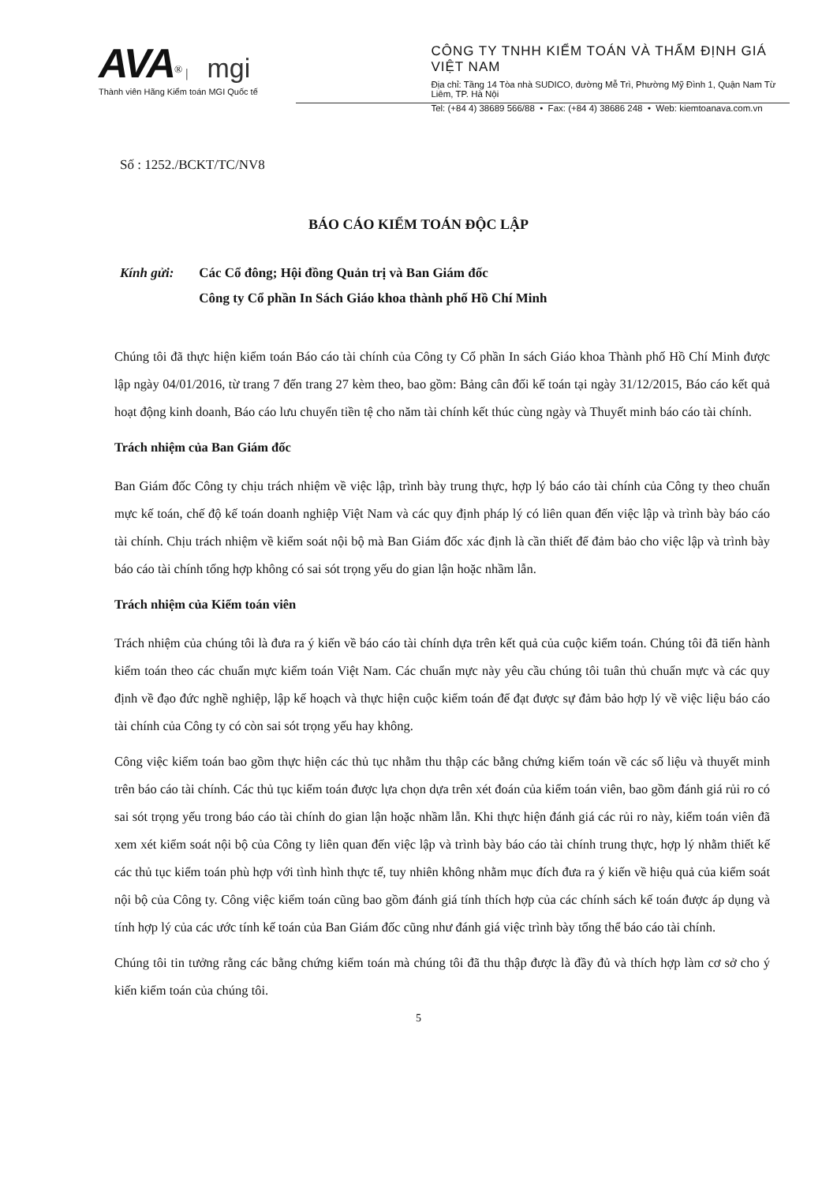AVA<sup>®</sup> | mgi
Thành viên Hãng Kiểm toán MGI Quốc tế
CÔNG TY TNHH KIỂM TOÁN VÀ THẨM ĐỊNH GIÁ VIỆT NAM
Địa chỉ: Tầng 14 Tòa nhà SUDICO, đường Mễ Trì, Phường Mỹ Đình 1, Quận Nam Từ Liêm, TP. Hà Nội
Tel: (+84 4) 38689 566/88 • Fax: (+84 4) 38686 248 • Web: kiemtoanava.com.vn
Số : 1252./BCKT/TC/NV8
BÁO CÁO KIỂM TOÁN ĐỘC LẬP
Kính gửi: Các Cổ đông; Hội đồng Quản trị và Ban Giám đốc
Công ty Cổ phần In Sách Giáo khoa thành phố Hồ Chí Minh
Chúng tôi đã thực hiện kiểm toán Báo cáo tài chính của Công ty Cổ phần In sách Giáo khoa Thành phố Hồ Chí Minh được lập ngày 04/01/2016, từ trang 7 đến trang 27 kèm theo, bao gồm: Bảng cân đối kế toán tại ngày 31/12/2015, Báo cáo kết quả hoạt động kinh doanh, Báo cáo lưu chuyển tiền tệ cho năm tài chính kết thúc cùng ngày và Thuyết minh báo cáo tài chính.
Trách nhiệm của Ban Giám đốc
Ban Giám đốc Công ty chịu trách nhiệm về việc lập, trình bày trung thực, hợp lý báo cáo tài chính của Công ty theo chuẩn mực kế toán, chế độ kế toán doanh nghiệp Việt Nam và các quy định pháp lý có liên quan đến việc lập và trình bày báo cáo tài chính. Chịu trách nhiệm về kiểm soát nội bộ mà Ban Giám đốc xác định là cần thiết để đảm bảo cho việc lập và trình bày báo cáo tài chính tổng hợp không có sai sót trọng yếu do gian lận hoặc nhầm lẫn.
Trách nhiệm của Kiểm toán viên
Trách nhiệm của chúng tôi là đưa ra ý kiến về báo cáo tài chính dựa trên kết quả của cuộc kiểm toán. Chúng tôi đã tiến hành kiểm toán theo các chuẩn mực kiểm toán Việt Nam. Các chuẩn mực này yêu cầu chúng tôi tuân thủ chuẩn mực và các quy định về đạo đức nghề nghiệp, lập kế hoạch và thực hiện cuộc kiểm toán để đạt được sự đảm bảo hợp lý về việc liệu báo cáo tài chính của Công ty có còn sai sót trọng yếu hay không.
Công việc kiểm toán bao gồm thực hiện các thủ tục nhằm thu thập các bằng chứng kiểm toán về các số liệu và thuyết minh trên báo cáo tài chính. Các thủ tục kiểm toán được lựa chọn dựa trên xét đoán của kiểm toán viên, bao gồm đánh giá rủi ro có sai sót trọng yếu trong báo cáo tài chính do gian lận hoặc nhầm lẫn. Khi thực hiện đánh giá các rủi ro này, kiểm toán viên đã xem xét kiểm soát nội bộ của Công ty liên quan đến việc lập và trình bày báo cáo tài chính trung thực, hợp lý nhằm thiết kế các thủ tục kiểm toán phù hợp với tình hình thực tế, tuy nhiên không nhằm mục đích đưa ra ý kiến về hiệu quả của kiểm soát nội bộ của Công ty. Công việc kiểm toán cũng bao gồm đánh giá tính thích hợp của các chính sách kế toán được áp dụng và tính hợp lý của các ước tính kế toán của Ban Giám đốc cũng như đánh giá việc trình bày tổng thể báo cáo tài chính.
Chúng tôi tin tưởng rằng các bằng chứng kiểm toán mà chúng tôi đã thu thập được là đầy đủ và thích hợp làm cơ sở cho ý kiến kiểm toán của chúng tôi.
5